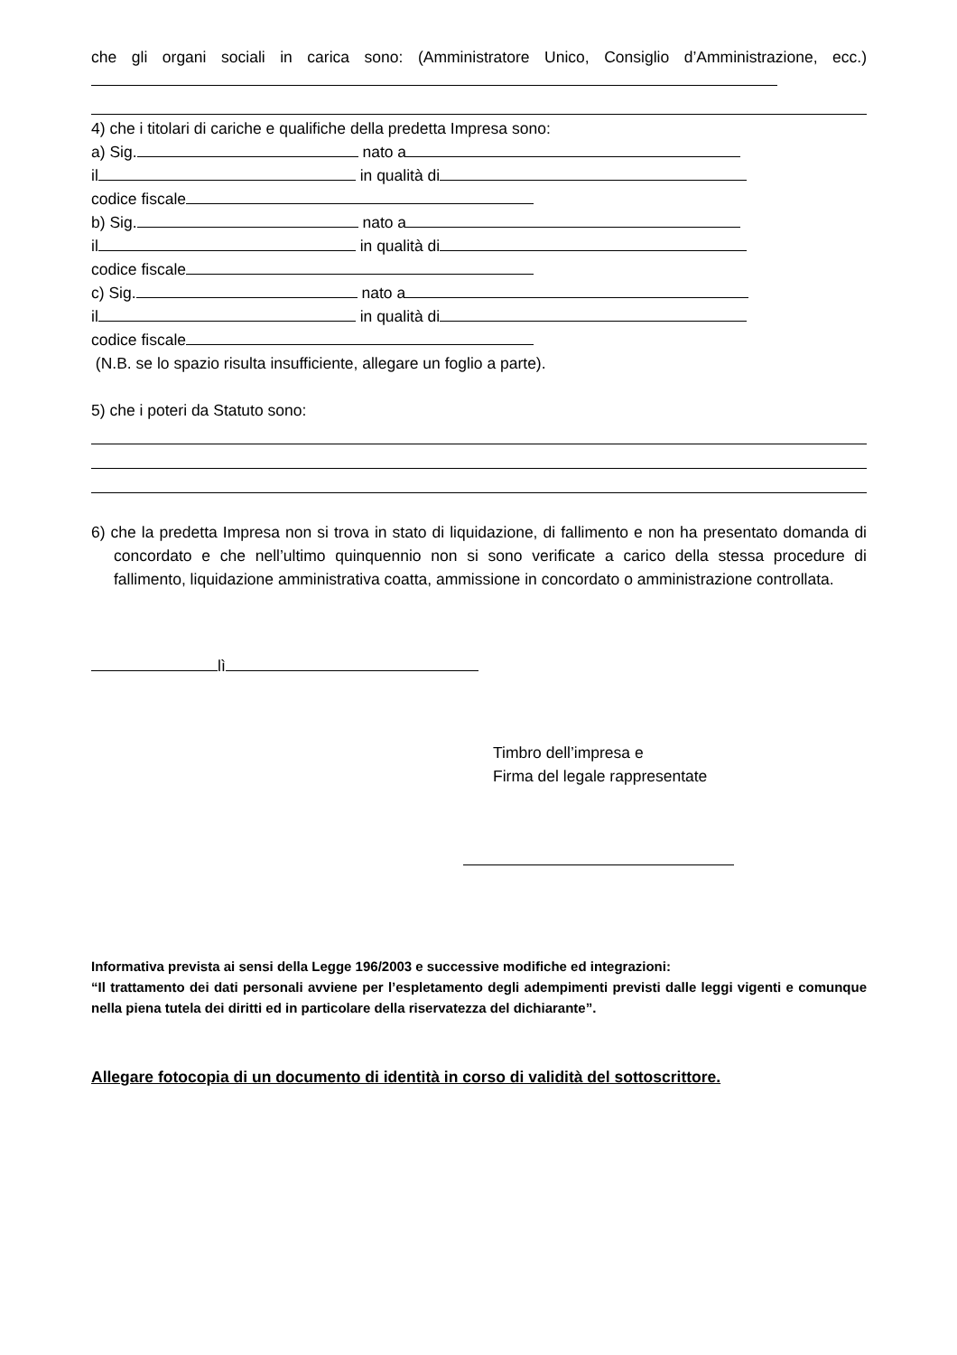che gli organi sociali in carica sono: (Amministratore Unico, Consiglio d’Amministrazione, ecc.)
4) che i titolari di cariche e qualifiche della predetta Impresa sono:
a) Sig. nato a
il in qualità di
codice fiscale
b) Sig. nato a
il in qualità di
codice fiscale
c) Sig. nato a
il in qualità di
codice fiscale
(N.B. se lo spazio risulta insufficiente, allegare un foglio a parte).
5) che i poteri da Statuto sono:
6) che la predetta Impresa non si trova in stato di liquidazione, di fallimento e non ha presentato domanda di concordato e che nell’ultimo quinquennio non si sono verificate a carico della stessa procedure di fallimento, liquidazione amministrativa coatta, ammissione in concordato o amministrazione controllata.
lì
Timbro dell’impresa e
Firma del legale rappresentate
Informativa prevista ai sensi della Legge 196/2003 e successive modifiche ed integrazioni:
“Il trattamento dei dati personali avviene per l’espletamento degli adempimenti previsti dalle leggi vigenti e comunque nella piena tutela dei diritti ed in particolare della riservatezza del dichiarante”.
Allegare fotocopia di un documento di identità in corso di validità del sottoscrittore.